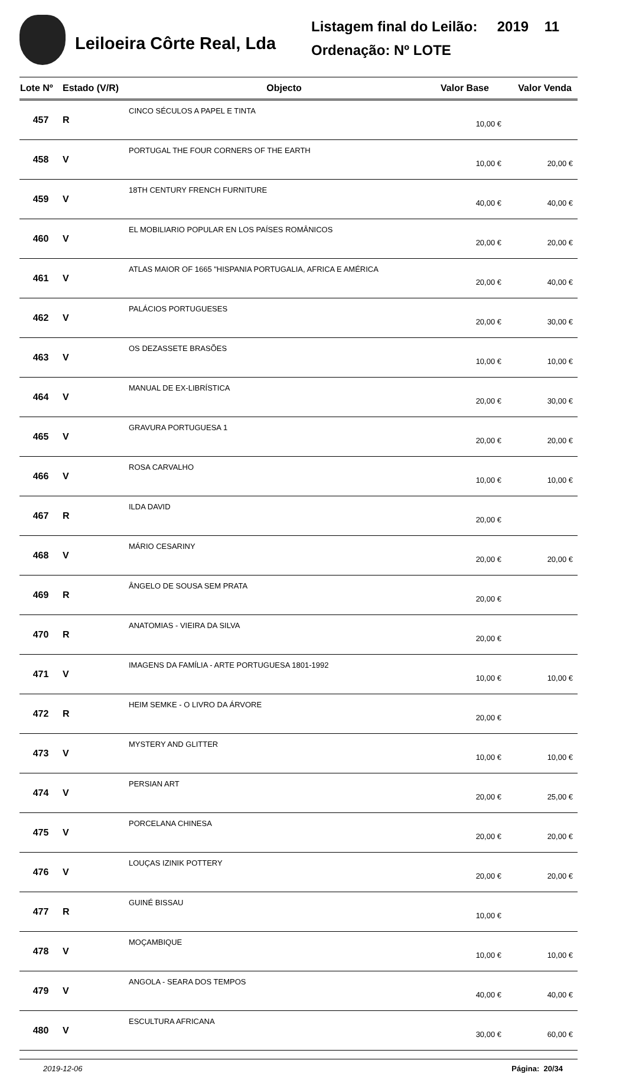Leiloeira Côrte Real, Lda
Listagem final do Leilão: 2019 11
Ordenação: Nº LOTE
| Lote Nº | Estado (V/R) | Objecto | Valor Base | Valor Venda |
| --- | --- | --- | --- | --- |
| 457 | R | CINCO SÉCULOS A PAPEL E TINTA | 10,00 € | |
| 458 | V | PORTUGAL THE FOUR CORNERS OF THE EARTH | 10,00 € | 20,00 € |
| 459 | V | 18TH CENTURY FRENCH FURNITURE | 40,00 € | 40,00 € |
| 460 | V | EL MOBILIARIO POPULAR EN LOS PAÍSES ROMÂNICOS | 20,00 € | 20,00 € |
| 461 | V | ATLAS MAIOR OF 1665 "HISPANIA PORTUGALIA, AFRICA E AMÉRICA | 20,00 € | 40,00 € |
| 462 | V | PALÁCIOS PORTUGUESES | 20,00 € | 30,00 € |
| 463 | V | OS DEZASSETE BRASÕES | 10,00 € | 10,00 € |
| 464 | V | MANUAL DE EX-LIBRÍSTICA | 20,00 € | 30,00 € |
| 465 | V | GRAVURA PORTUGUESA 1 | 20,00 € | 20,00 € |
| 466 | V | ROSA CARVALHO | 10,00 € | 10,00 € |
| 467 | R | ILDA DAVID | 20,00 € | |
| 468 | V | MÁRIO CESARINY | 20,00 € | 20,00 € |
| 469 | R | ÂNGELO DE SOUSA SEM PRATA | 20,00 € | |
| 470 | R | ANATOMIAS - VIEIRA DA SILVA | 20,00 € | |
| 471 | V | IMAGENS DA FAMÍLIA - ARTE PORTUGUESA 1801-1992 | 10,00 € | 10,00 € |
| 472 | R | HEIM SEMKE - O LIVRO DA ÁRVORE | 20,00 € | |
| 473 | V | MYSTERY AND GLITTER | 10,00 € | 10,00 € |
| 474 | V | PERSIAN ART | 20,00 € | 25,00 € |
| 475 | V | PORCELANA CHINESA | 20,00 € | 20,00 € |
| 476 | V | LOUÇAS IZINIK POTTERY | 20,00 € | 20,00 € |
| 477 | R | GUINÉ BISSAU | 10,00 € | |
| 478 | V | MOÇAMBIQUE | 10,00 € | 10,00 € |
| 479 | V | ANGOLA - SEARA DOS TEMPOS | 40,00 € | 40,00 € |
| 480 | V | ESCULTURA AFRICANA | 30,00 € | 60,00 € |
2019-12-06 Página: 20/34